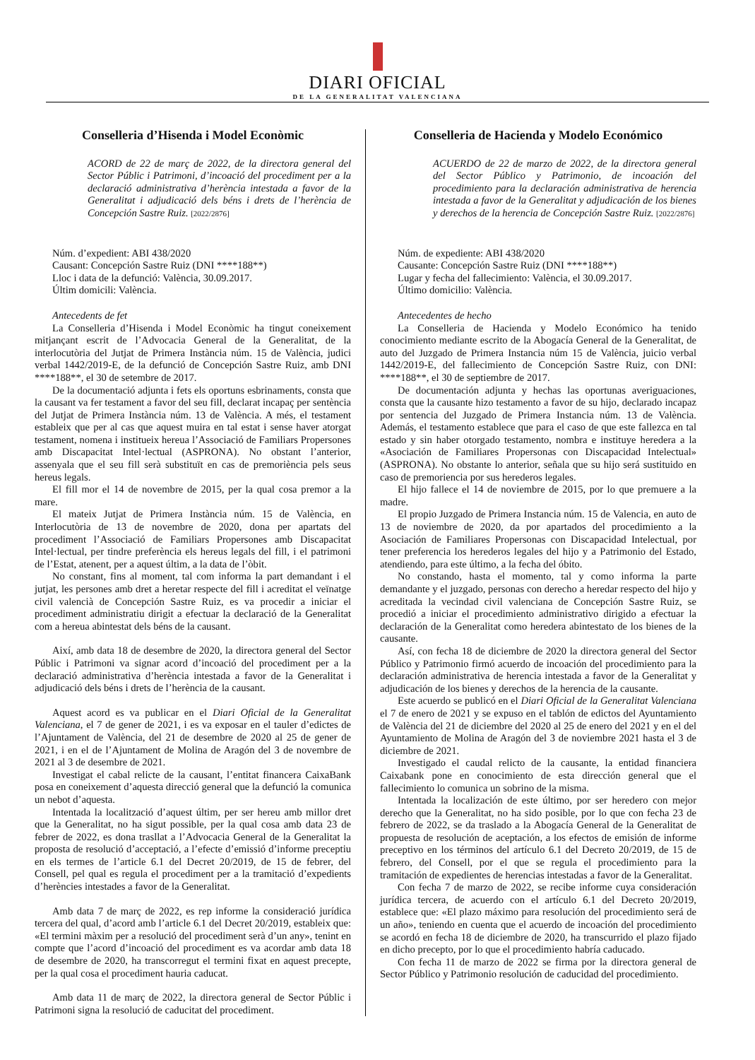DIARI OFICIAL
DE LA GENERALITAT VALENCIANA
Conselleria d’Hisenda i Model Econòmic
ACORD de 22 de març de 2022, de la directora general del Sector Públic i Patrimoni, d’incoació del procediment per a la declaració administrativa d’herència intestada a favor de la Generalitat i adjudicació dels béns i drets de l’herència de Concepción Sastre Ruiz. [2022/2876]
Núm. d’expedient: ABI 438/2020
Causant: Concepción Sastre Ruiz (DNI ****188**)
Lloc i data de la defunció: València, 30.09.2017.
Últim domicili: València.
Antecedents de fet
La Conselleria d’Hisenda i Model Econòmic ha tingut coneixement mitjançant escrit de l’Advocacia General de la Generalitat, de la interlocutòria del Jutjat de Primera Instància núm. 15 de València, judici verbal 1442/2019-E, de la defunció de Concepción Sastre Ruiz, amb DNI ****188**, el 30 de setembre de 2017.
De la documentació adjunta i fets els oportuns esbrinaments, consta que la causant va fer testament a favor del seu fill, declarat incapaç per sentència del Jutjat de Primera Instància núm. 13 de València. A més, el testament estableix que per al cas que aquest muira en tal estat i sense haver atorgat testament, nomena i institueix hereua l’Associació de Familiars Propersones amb Discapacitat Intel·lectual (ASPRONA). No obstant l’anterior, assenyala que el seu fill serà substituït en cas de premoriència pels seus hereus legals.
El fill mor el 14 de novembre de 2015, per la qual cosa premor a la mare.
El mateix Jutjat de Primera Instància núm. 15 de València, en Interlocutòria de 13 de novembre de 2020, dona per apartats del procediment l’Associació de Familiars Propersones amb Discapacitat Intel·lectual, per tindre preferència els hereus legals del fill, i el patrimoni de l’Estat, atenent, per a aquest últim, a la data de l’òbit.
No constant, fins al moment, tal com informa la part demandant i el jutjat, les persones amb dret a heretar respecte del fill i acreditat el veïnatge civil valencià de Concepción Sastre Ruiz, es va procedir a iniciar el procediment administratiu dirigit a efectuar la declaració de la Generalitat com a hereua abintestat dels béns de la causant.
Així, amb data 18 de desembre de 2020, la directora general del Sector Públic i Patrimoni va signar acord d’incoació del procediment per a la declaració administrativa d’herència intestada a favor de la Generalitat i adjudicació dels béns i drets de l’herència de la causant.
Aquest acord es va publicar en el Diari Oficial de la Generalitat Valenciana, el 7 de gener de 2021, i es va exposar en el tauler d’edictes de l’Ajuntament de València, del 21 de desembre de 2020 al 25 de gener de 2021, i en el de l’Ajuntament de Molina de Aragón del 3 de novembre de 2021 al 3 de desembre de 2021.
Investigat el cabal relicte de la causant, l’entitat financera CaixaBank posa en coneixement d’aquesta direcció general que la defunció la comunica un nebot d’aquesta.
Intentada la localització d’aquest últim, per ser hereu amb millor dret que la Generalitat, no ha sigut possible, per la qual cosa amb data 23 de febrer de 2022, es dona trasllat a l’Advocacia General de la Generalitat la proposta de resolució d’acceptació, a l’efecte d’emissió d’informe preceptiu en els termes de l’article 6.1 del Decret 20/2019, de 15 de febrer, del Consell, pel qual es regula el procediment per a la tramitació d’expedients d’herències intestades a favor de la Generalitat.
Amb data 7 de març de 2022, es rep informe la consideració jurídica tercera del qual, d’acord amb l’article 6.1 del Decret 20/2019, estableix que: «El termini màxim per a resolució del procediment serà d’un any», tenint en compte que l’acord d’incoació del procediment es va acordar amb data 18 de desembre de 2020, ha transcorregut el termini fixat en aquest precepte, per la qual cosa el procediment hauria caducat.
Amb data 11 de març de 2022, la directora general de Sector Públic i Patrimoni signa la resolució de caducitat del procediment.
Conselleria de Hacienda y Modelo Económico
ACUERDO de 22 de marzo de 2022, de la directora general del Sector Público y Patrimonio, de incoación del procedimiento para la declaración administrativa de herencia intestada a favor de la Generalitat y adjudicación de los bienes y derechos de la herencia de Concepción Sastre Ruiz. [2022/2876]
Núm. de expediente: ABI 438/2020
Causante: Concepción Sastre Ruiz (DNI ****188**)
Lugar y fecha del fallecimiento: València, el 30.09.2017.
Último domicilio: València.
Antecedentes de hecho
La Conselleria de Hacienda y Modelo Económico ha tenido conocimiento mediante escrito de la Abogacía General de la Generalitat, de auto del Juzgado de Primera Instancia núm 15 de València, juicio verbal 1442/2019-E, del fallecimiento de Concepción Sastre Ruiz, con DNI: ****188**, el 30 de septiembre de 2017.
De documentación adjunta y hechas las oportunas averiguaciones, consta que la causante hizo testamento a favor de su hijo, declarado incapaz por sentencia del Juzgado de Primera Instancia núm. 13 de València. Además, el testamento establece que para el caso de que este fallezca en tal estado y sin haber otorgado testamento, nombra e instituye heredera a la «Asociación de Familiares Propersonas con Discapacidad Intelectual» (ASPRONA). No obstante lo anterior, señala que su hijo será sustituido en caso de premoriencia por sus herederos legales.
El hijo fallece el 14 de noviembre de 2015, por lo que premuere a la madre.
El propio Juzgado de Primera Instancia núm. 15 de Valencia, en auto de 13 de noviembre de 2020, da por apartados del procedimiento a la Asociación de Familiares Propersonas con Discapacidad Intelectual, por tener preferencia los herederos legales del hijo y a Patrimonio del Estado, atendiendo, para este último, a la fecha del óbito.
No constando, hasta el momento, tal y como informa la parte demandante y el juzgado, personas con derecho a heredar respecto del hijo y acreditada la vecindad civil valenciana de Concepción Sastre Ruiz, se procedió a iniciar el procedimiento administrativo dirigido a efectuar la declaración de la Generalitat como heredera abintestato de los bienes de la causante.
Así, con fecha 18 de diciembre de 2020 la directora general del Sector Público y Patrimonio firmó acuerdo de incoación del procedimiento para la declaración administrativa de herencia intestada a favor de la Generalitat y adjudicación de los bienes y derechos de la herencia de la causante.
Este acuerdo se publicó en el Diari Oficial de la Generalitat Valenciana el 7 de enero de 2021 y se expuso en el tablón de edictos del Ayuntamiento de València del 21 de diciembre del 2020 al 25 de enero del 2021 y en el del Ayuntamiento de Molina de Aragón del 3 de noviembre 2021 hasta el 3 de diciembre de 2021.
Investigado el caudal relicto de la causante, la entidad financiera Caixabank pone en conocimiento de esta dirección general que el fallecimiento lo comunica un sobrino de la misma.
Intentada la localización de este último, por ser heredero con mejor derecho que la Generalitat, no ha sido posible, por lo que con fecha 23 de febrero de 2022, se da traslado a la Abogacía General de la Generalitat de propuesta de resolución de aceptación, a los efectos de emisión de informe preceptivo en los términos del artículo 6.1 del Decreto 20/2019, de 15 de febrero, del Consell, por el que se regula el procedimiento para la tramitación de expedientes de herencias intestadas a favor de la Generalitat.
Con fecha 7 de marzo de 2022, se recibe informe cuya consideración jurídica tercera, de acuerdo con el artículo 6.1 del Decreto 20/2019, establece que: «El plazo máximo para resolución del procedimiento será de un año», teniendo en cuenta que el acuerdo de incoación del procedimiento se acordó en fecha 18 de diciembre de 2020, ha transcurrido el plazo fijado en dicho precepto, por lo que el procedimiento habría caducado.
Con fecha 11 de marzo de 2022 se firma por la directora general de Sector Público y Patrimonio resolución de caducidad del procedimiento.